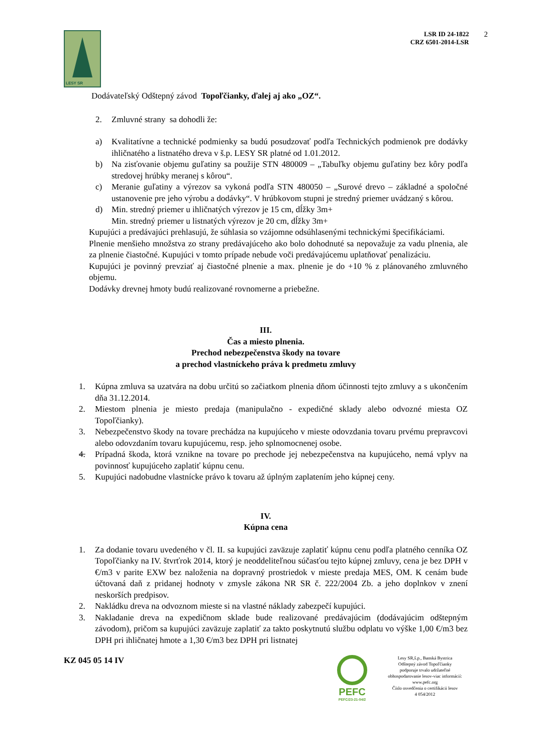LESY SR
LSR ID 24-1822
CRZ 6501-2014-LSR
2
Dodávateľský Odštepný závod Topoľčianky, ďalej aj ako „OZ“.
2. Zmluvné strany sa dohodli že:
a) Kvalitatívne a technické podmienky sa budú posudzovať podľa Technických podmienok pre dodávky ihličnatého a listnatého dreva v š.p. LESY SR platné od 1.01.2012.
b) Na zisťovanie objemu guľatiny sa použije STN 480009 – „Tabuľky objemu guľatiny bez kôry podľa stredovej hrúbky meranej s kôrou“.
c) Meranie guľatiny a výrezov sa vykoná podľa STN 480050 – „Surové drevo – základné a spoločné ustanovenie pre jeho výrobu a dodávky“. V hrúbkovom stupni je stredný priemer uvádzaný s kôrou.
d) Min. stredný priemer u ihličnatých výrezov je 15 cm, dĺžky 3m+
Min. stredný priemer u listnatých výrezov je 20 cm, dĺžky 3m+
Kupujúci a predávajúci prehlasujú, že súhlasia so vzájomne odsúhlasenými technickými špecifikáciami.
Plnenie menšieho množstva zo strany predávajúceho ako bolo dohodnuté sa nepovažuje za vadu plnenia, ale za plnenie čiastočné. Kupujúci v tomto prípade nebude voči predávajúcemu uplatňovať penalizáciu.
Kupujúci je povinný prevziať aj čiastočné plnenie a max. plnenie je do +10 % z plánovaného zmluvného objemu.
Dodávky drevnej hmoty budú realizované rovnomerne a priebežne.
III.
Čas a miesto plnenia.
Prechod nebezpečenstva škody na tovare
a prechod vlastníckeho práva k predmetu zmluvy
1. Kúpna zmluva sa uzatvára na dobu určitú so začiatkom plnenia dňom účinnosti tejto zmluvy a s ukončením dňa 31.12.2014.
2. Miestom plnenia je miesto predaja (manipulačno - expedičné sklady alebo odvozné miesta OZ Topoľčianky).
3. Nebezpečenstvo škody na tovare prechádza na kupujúceho v mieste odovzdania tovaru prvému prepravcovi alebo odovzdaním tovaru kupujúcemu, resp. jeho splnomocnenej osobe.
4. Prípadná škoda, ktorá vznikne na tovare po prechode jej nebezpečenstva na kupujúceho, nemá vplyv na povinnosť kupujúceho zaplatiť kúpnu cenu.
5. Kupujúci nadobudne vlastnícke právo k tovaru až úplným zaplatením jeho kúpnej ceny.
IV.
Kúpna cena
1. Za dodanie tovaru uvedeného v čl. II. sa kupujúci zaväzuje zaplatiť kúpnu cenu podľa platného cenníka OZ Topoľčianky na IV. štvrťrok 2014, ktorý je neoddeliteľnou súčasťou tejto kúpnej zmluvy, cena je bez DPH v €/m3 v parite EXW bez naloženia na dopravný prostriedok v mieste predaja MES, OM. K cenám bude účtovaná daň z pridanej hodnoty v zmysle zákona NR SR č. 222/2004 Zb. a jeho doplnkov v znení neskorších predpisov.
2. Nakládku dreva na odvoznom mieste si na vlastné náklady zabezpečí kupujúci.
3. Nakladanie dreva na expedičnom sklade bude realizované predávajúcim (dodávajúcim odštepným závodom), pričom sa kupujúci zaväzuje zaplatiť za takto poskytnutú službu odplatu vo výške 1,00 €/m3 bez DPH pri ihličnatej hmote a 1,30 €/m3 bez DPH pri listnatej
KZ 045 05 14 IV
PEFC
PEFC/23-21-04/2
Lesy SR,š.p., Banská Bystrica
Odštepný závod Topoľčianky
podporuje trvalo udržateľné
obhospodarovanie lesov-viac informácií:
www.pefc.org
Číslo osvedčenia o certifikácii lesov
4 054/2012